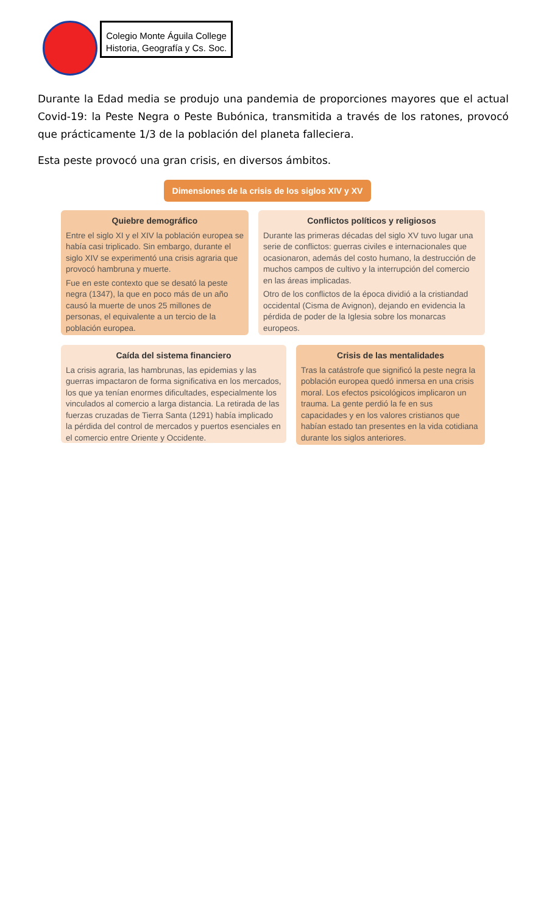Colegio Monte Águila College
Historia, Geografía y Cs. Soc.
Durante la Edad media se produjo una pandemia de proporciones mayores que el actual Covid-19: la Peste Negra o Peste Bubónica, transmitida a través de los ratones, provocó que prácticamente 1/3 de la población del planeta falleciera.
Esta peste provocó una gran crisis, en diversos ámbitos.
Dimensiones de la crisis de los siglos XIV y XV
Quiebre demográfico
Entre el siglo XI y el XIV la población europea se había casi triplicado. Sin embargo, durante el siglo XIV se experimentó una crisis agraria que provocó hambruna y muerte.
Fue en este contexto que se desató la peste negra (1347), la que en poco más de un año causó la muerte de unos 25 millones de personas, el equivalente a un tercio de la población europea.
Conflictos políticos y religiosos
Durante las primeras décadas del siglo XV tuvo lugar una serie de conflictos: guerras civiles e internacionales que ocasionaron, además del costo humano, la destrucción de muchos campos de cultivo y la interrupción del comercio en las áreas implicadas.
Otro de los conflictos de la época dividió a la cristiandad occidental (Cisma de Avignon), dejando en evidencia la pérdida de poder de la Iglesia sobre los monarcas europeos.
Caída del sistema financiero
La crisis agraria, las hambrunas, las epidemias y las guerras impactaron de forma significativa en los mercados, los que ya tenían enormes dificultades, especialmente los vinculados al comercio a larga distancia. La retirada de las fuerzas cruzadas de Tierra Santa (1291) había implicado la pérdida del control de mercados y puertos esenciales en el comercio entre Oriente y Occidente.
Crisis de las mentalidades
Tras la catástrofe que significó la peste negra la población europea quedó inmersa en una crisis moral. Los efectos psicológicos implicaron un trauma. La gente perdió la fe en sus capacidades y en los valores cristianos que habían estado tan presentes en la vida cotidiana durante los siglos anteriores.